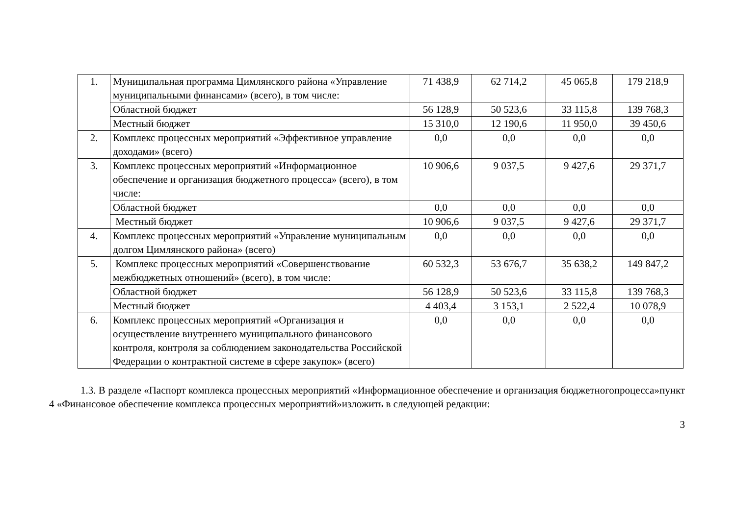| 1. | Муниципальная программа Цимлянского района «Управление муниципальными финансами» (всего), в том числе: | 71 438,9 | 62 714,2 | 45 065,8 | 179 218,9 |
| | Областной бюджет | 56 128,9 | 50 523,6 | 33 115,8 | 139 768,3 |
| | Местный бюджет | 15 310,0 | 12 190,6 | 11 950,0 | 39 450,6 |
| 2. | Комплекс процессных мероприятий «Эффективное управление доходами» (всего) | 0,0 | 0,0 | 0,0 | 0,0 |
| 3. | Комплекс процессных мероприятий «Информационное обеспечение и организация бюджетного процесса» (всего), в том числе: | 10 906,6 | 9 037,5 | 9 427,6 | 29 371,7 |
| | Областной бюджет | 0,0 | 0,0 | 0,0 | 0,0 |
| | Местный бюджет | 10 906,6 | 9 037,5 | 9 427,6 | 29 371,7 |
| 4. | Комплекс процессных мероприятий «Управление муниципальным долгом Цимлянского района» (всего) | 0,0 | 0,0 | 0,0 | 0,0 |
| 5. | Комплекс процессных мероприятий «Совершенствование межбюджетных отношений» (всего), в том числе: | 60 532,3 | 53 676,7 | 35 638,2 | 149 847,2 |
| | Областной бюджет | 56 128,9 | 50 523,6 | 33 115,8 | 139 768,3 |
| | Местный бюджет | 4 403,4 | 3 153,1 | 2 522,4 | 10 078,9 |
| 6. | Комплекс процессных мероприятий «Организация и осуществление внутреннего муниципального финансового контроля, контроля за соблюдением законодательства Российской Федерации о контрактной системе в сфере закупок» (всего) | 0,0 | 0,0 | 0,0 | 0,0 |
1.3. В разделе «Паспорт комплекса процессных мероприятий «Информационное обеспечение и организация бюджетногопроцесса»пункт 4 «Финансовое обеспечение комплекса процессных мероприятий»изложить в следующей редакции:
3